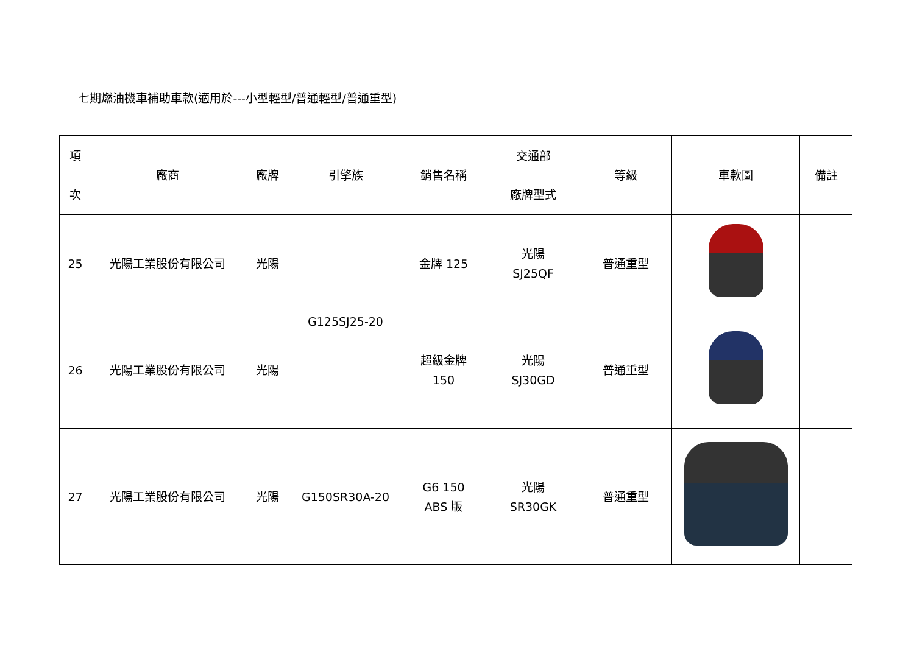七期燃油機車補助車款(適用於---小型輕型/普通輕型/普通重型)
| 項 次 | 廠商 | 廠牌 | 引擎族 | 銷售名稱 | 交通部 廠牌型式 | 等級 | 車款圖 | 備註 |
| --- | --- | --- | --- | --- | --- | --- | --- | --- |
| 25 | 光陽工業股份有限公司 | 光陽 | G125SJ25-20 | 金牌 125 | 光陽 SJ25QF | 普通重型 | | |
| 26 | 光陽工業股份有限公司 | 光陽 | | 超級金牌 150 | 光陽 SJ30GD | 普通重型 | | |
| 27 | 光陽工業股份有限公司 | 光陽 | G150SR30A-20 | G6 150 ABS 版 | 光陽 SR30GK | 普通重型 | | |